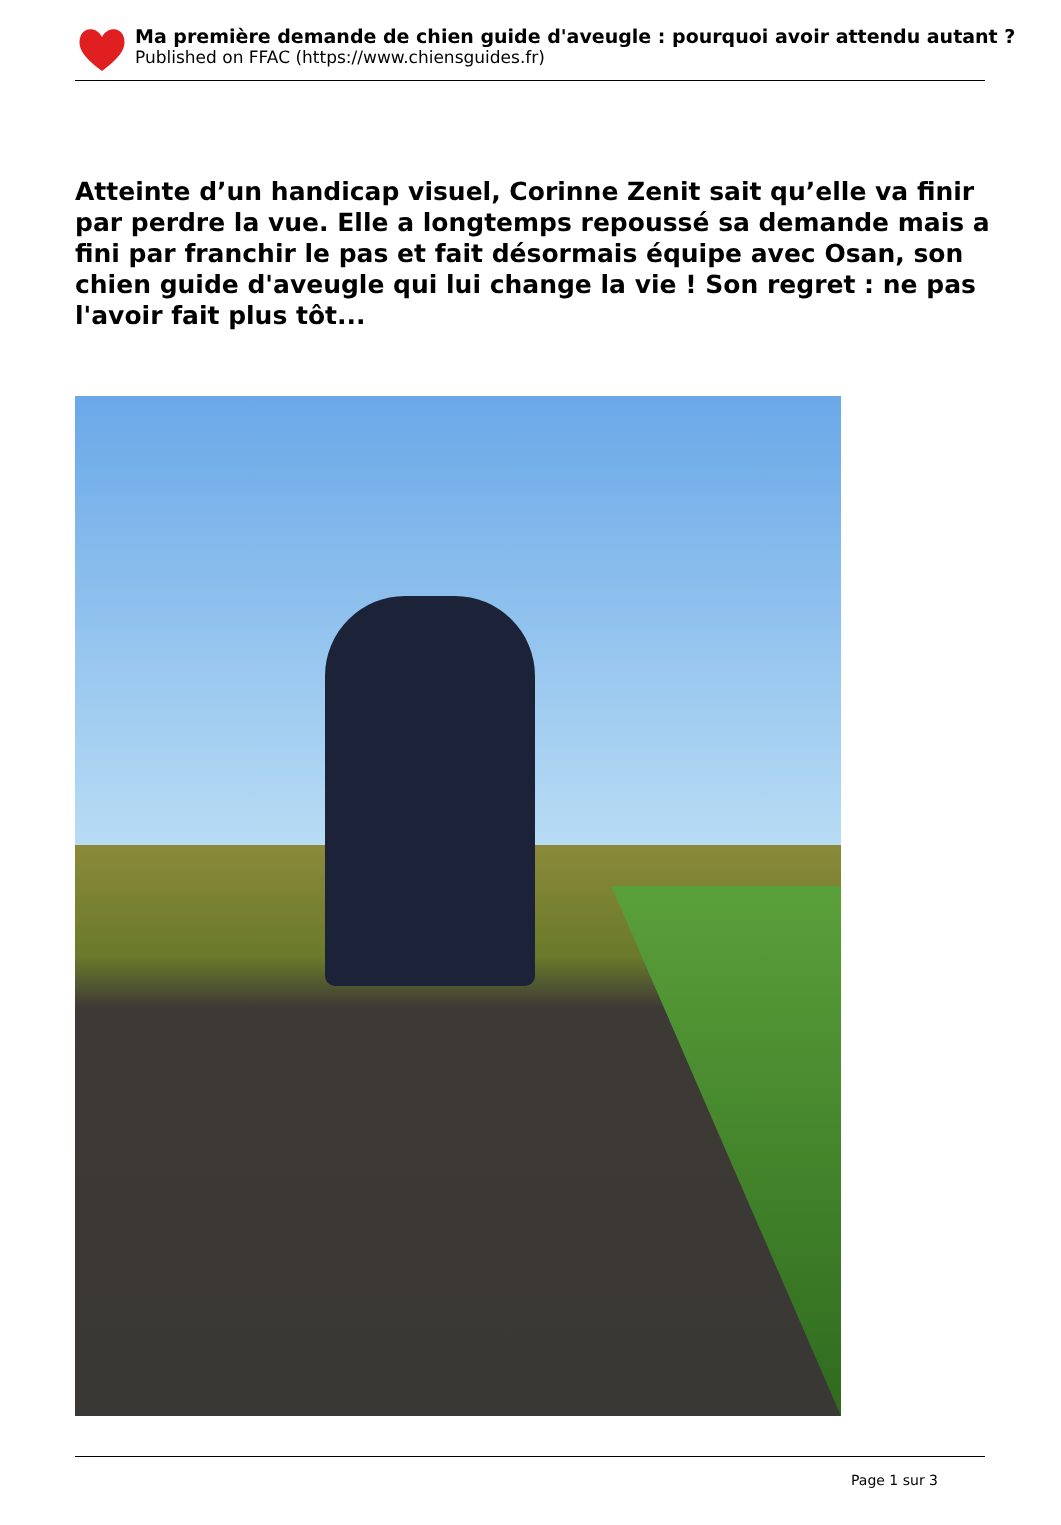Ma première demande de chien guide d'aveugle : pourquoi avoir attendu autant ?
Published on FFAC (https://www.chiensguides.fr)
Atteinte d’un handicap visuel, Corinne Zenit sait qu’elle va finir par perdre la vue. Elle a longtemps repoussé sa demande mais a fini par franchir le pas et fait désormais équipe avec Osan, son chien guide d'aveugle qui lui change la vie ! Son regret : ne pas l'avoir fait plus tôt...
Page 1 sur 3